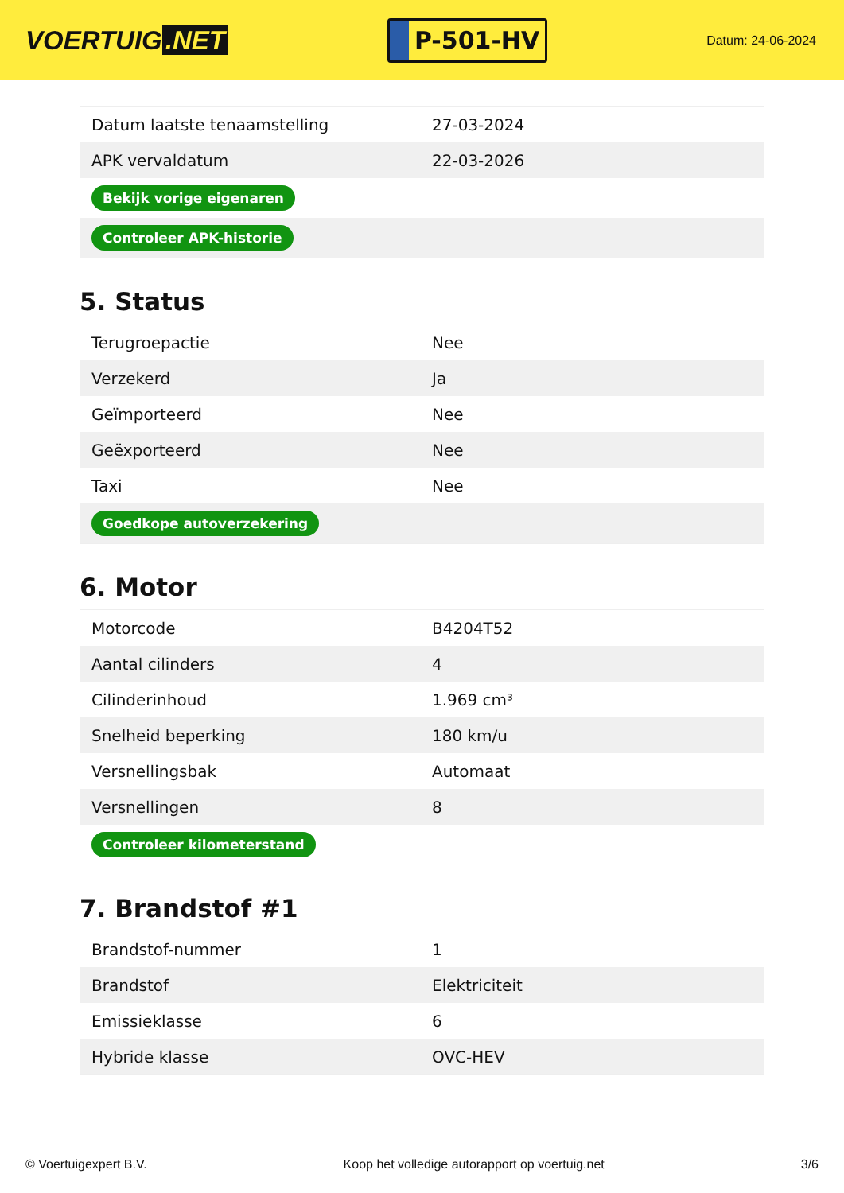VOERTUIG.NET
P-501-HV
Datum: 24-06-2024
| Datum laatste tenaamstelling | 27-03-2024 |
| APK vervaldatum | 22-03-2026 |
| Bekijk vorige eigenaren | |
| Controleer APK-historie | |
5. Status
| Terugroepactie | Nee |
| Verzekerd | Ja |
| Geïmporteerd | Nee |
| Geëxporteerd | Nee |
| Taxi | Nee |
| Goedkope autoverzekering | |
6. Motor
| Motorcode | B4204T52 |
| Aantal cilinders | 4 |
| Cilinderinhoud | 1.969 cm³ |
| Snelheid beperking | 180 km/u |
| Versnellingsbak | Automaat |
| Versnellingen | 8 |
| Controleer kilometerstand | |
7. Brandstof #1
| Brandstof-nummer | 1 |
| Brandstof | Elektriciteit |
| Emissieklasse | 6 |
| Hybride klasse | OVC-HEV |
© Voertuigexpert B.V. Koop het volledige autorapport op voertuig.net 3/6